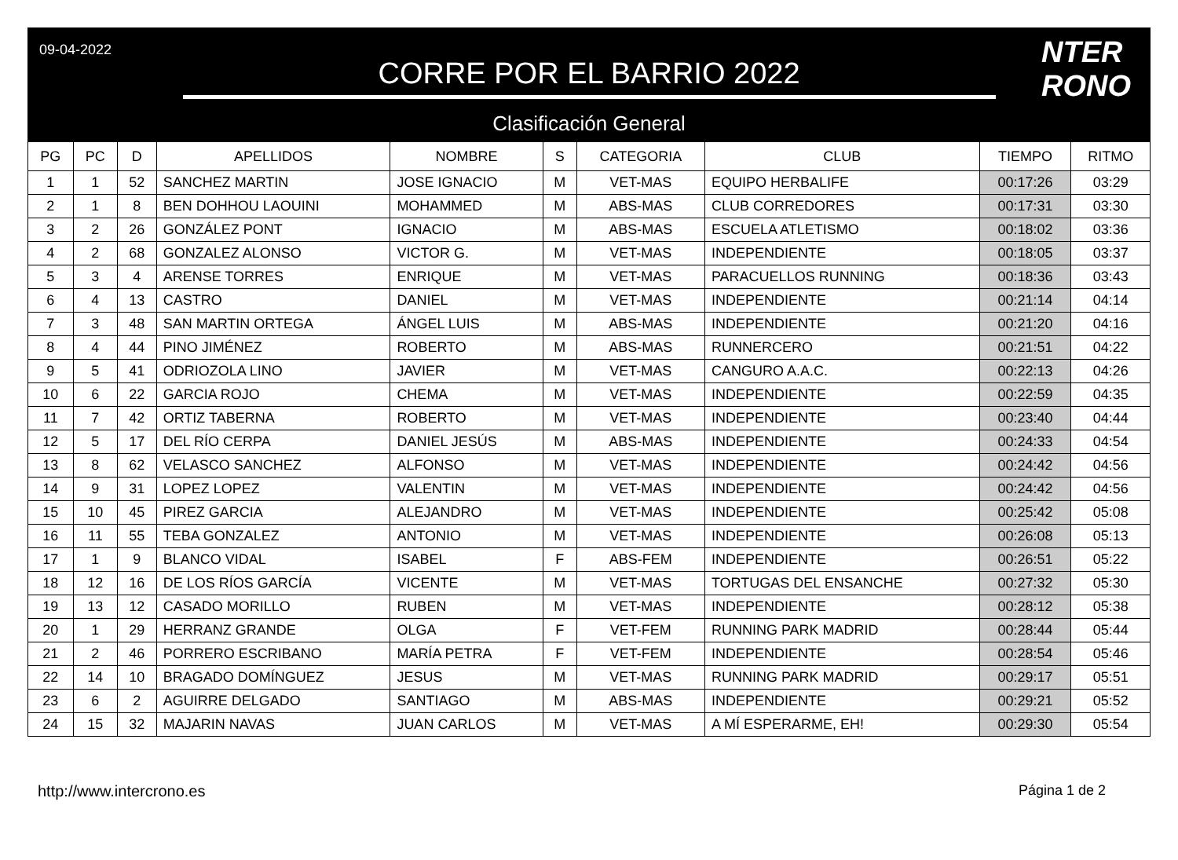09-04-2022
CORRE POR EL BARRIO 2022
Clasificación General
NTER
RONO
| PG | PC | D | APELLIDOS | NOMBRE | S | CATEGORIA | CLUB | TIEMPO | RITMO |
| --- | --- | --- | --- | --- | --- | --- | --- | --- | --- |
| 1 | 1 | 52 | SANCHEZ MARTIN | JOSE IGNACIO | M | VET-MAS | EQUIPO HERBALIFE | 00:17:26 | 03:29 |
| 2 | 1 | 8 | BEN DOHHOU LAOUINI | MOHAMMED | M | ABS-MAS | CLUB CORREDORES | 00:17:31 | 03:30 |
| 3 | 2 | 26 | GONZÁLEZ PONT | IGNACIO | M | ABS-MAS | ESCUELA ATLETISMO | 00:18:02 | 03:36 |
| 4 | 2 | 68 | GONZALEZ ALONSO | VICTOR G. | M | VET-MAS | INDEPENDIENTE | 00:18:05 | 03:37 |
| 5 | 3 | 4 | ARENSE TORRES | ENRIQUE | M | VET-MAS | PARACUELLOS RUNNING | 00:18:36 | 03:43 |
| 6 | 4 | 13 | CASTRO | DANIEL | M | VET-MAS | INDEPENDIENTE | 00:21:14 | 04:14 |
| 7 | 3 | 48 | SAN MARTIN ORTEGA | ÁNGEL LUIS | M | ABS-MAS | INDEPENDIENTE | 00:21:20 | 04:16 |
| 8 | 4 | 44 | PINO JIMÉNEZ | ROBERTO | M | ABS-MAS | RUNNERCERO | 00:21:51 | 04:22 |
| 9 | 5 | 41 | ODRIOZOLA LINO | JAVIER | M | VET-MAS | CANGURO A.A.C. | 00:22:13 | 04:26 |
| 10 | 6 | 22 | GARCIA ROJO | CHEMA | M | VET-MAS | INDEPENDIENTE | 00:22:59 | 04:35 |
| 11 | 7 | 42 | ORTIZ TABERNA | ROBERTO | M | VET-MAS | INDEPENDIENTE | 00:23:40 | 04:44 |
| 12 | 5 | 17 | DEL RÍO CERPA | DANIEL JESÚS | M | ABS-MAS | INDEPENDIENTE | 00:24:33 | 04:54 |
| 13 | 8 | 62 | VELASCO SANCHEZ | ALFONSO | M | VET-MAS | INDEPENDIENTE | 00:24:42 | 04:56 |
| 14 | 9 | 31 | LOPEZ LOPEZ | VALENTIN | M | VET-MAS | INDEPENDIENTE | 00:24:42 | 04:56 |
| 15 | 10 | 45 | PIREZ GARCIA | ALEJANDRO | M | VET-MAS | INDEPENDIENTE | 00:25:42 | 05:08 |
| 16 | 11 | 55 | TEBA GONZALEZ | ANTONIO | M | VET-MAS | INDEPENDIENTE | 00:26:08 | 05:13 |
| 17 | 1 | 9 | BLANCO VIDAL | ISABEL | F | ABS-FEM | INDEPENDIENTE | 00:26:51 | 05:22 |
| 18 | 12 | 16 | DE LOS RÍOS GARCÍA | VICENTE | M | VET-MAS | TORTUGAS DEL ENSANCHE | 00:27:32 | 05:30 |
| 19 | 13 | 12 | CASADO MORILLO | RUBEN | M | VET-MAS | INDEPENDIENTE | 00:28:12 | 05:38 |
| 20 | 1 | 29 | HERRANZ GRANDE | OLGA | F | VET-FEM | RUNNING PARK MADRID | 00:28:44 | 05:44 |
| 21 | 2 | 46 | PORRERO ESCRIBANO | MARÍA PETRA | F | VET-FEM | INDEPENDIENTE | 00:28:54 | 05:46 |
| 22 | 14 | 10 | BRAGADO DOMÍNGUEZ | JESUS | M | VET-MAS | RUNNING PARK MADRID | 00:29:17 | 05:51 |
| 23 | 6 | 2 | AGUIRRE DELGADO | SANTIAGO | M | ABS-MAS | INDEPENDIENTE | 00:29:21 | 05:52 |
| 24 | 15 | 32 | MAJARIN NAVAS | JUAN CARLOS | M | VET-MAS | A MÍ ESPERARME, EH! | 00:29:30 | 05:54 |
http://www.intercrono.es Página 1 de 2